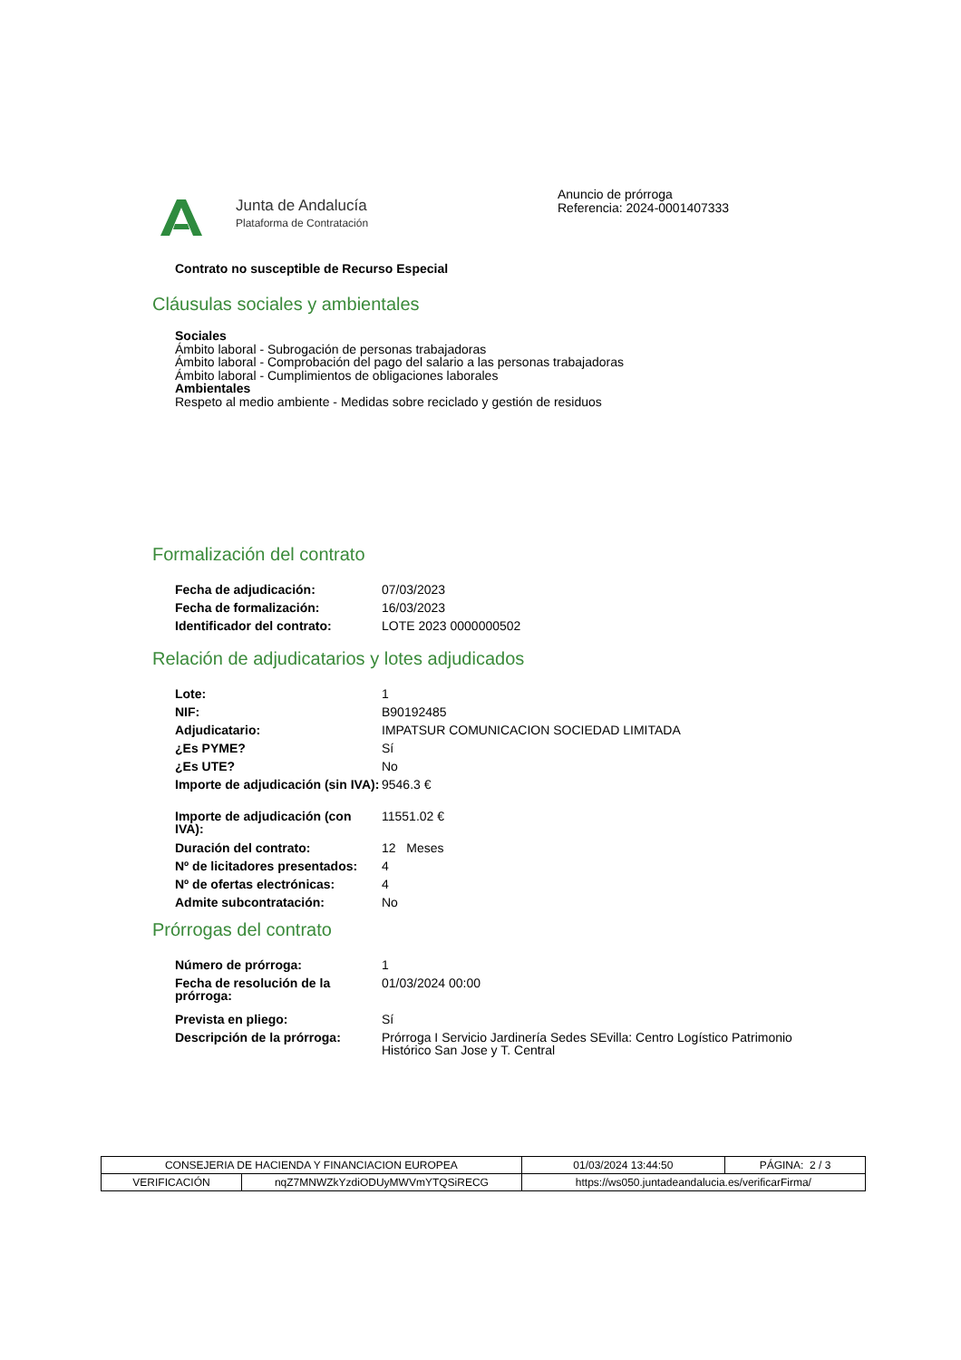Junta de Andalucía
Plataforma de Contratación
Anuncio de prórroga
Referencia: 2024-0001407333
Contrato no susceptible de Recurso Especial
Cláusulas sociales y ambientales
Sociales
Ámbito laboral - Subrogación de personas trabajadoras
Ámbito laboral - Comprobación del pago del salario a las personas trabajadoras
Ámbito laboral - Cumplimientos de obligaciones laborales
Ambientales
Respeto al medio ambiente - Medidas sobre reciclado y gestión de residuos
Formalización del contrato
| Fecha de adjudicación: | 07/03/2023 |
| Fecha de formalización: | 16/03/2023 |
| Identificador del contrato: | LOTE 2023 0000000502 |
Relación de adjudicatarios y lotes adjudicados
| Lote: | 1 |
| NIF: | B90192485 |
| Adjudicatario: | IMPATSUR COMUNICACION SOCIEDAD LIMITADA |
| ¿Es PYME? | Sí |
| ¿Es UTE? | No |
| Importe de adjudicación (sin IVA): | 9546.3 € |
| Importe de adjudicación (con IVA): | 11551.02 € |
| Duración del contrato: | 12 Meses |
| Nº de licitadores presentados: | 4 |
| Nº de ofertas electrónicas: | 4 |
| Admite subcontratación: | No |
Prórrogas del contrato
| Número de prórroga: | 1 |
| Fecha de resolución de la prórroga: | 01/03/2024 00:00 |
| Prevista en pliego: | Sí |
| Descripción de la prórroga: | Prórroga I Servicio Jardinería Sedes SEvilla: Centro Logístico Patrimonio Histórico San Jose y T. Central |
| CONSEJERIA DE HACIENDA Y FINANCIACION EUROPEA | | 01/03/2024 13:44:50 | PÁGINA: 2 / 3 |
| VERIFICACIÓN | nqZ7MNWZkYzdiODUyMWVmYTQSiRECG | https://ws050.juntadeandalucia.es/verificarFirma/ | |